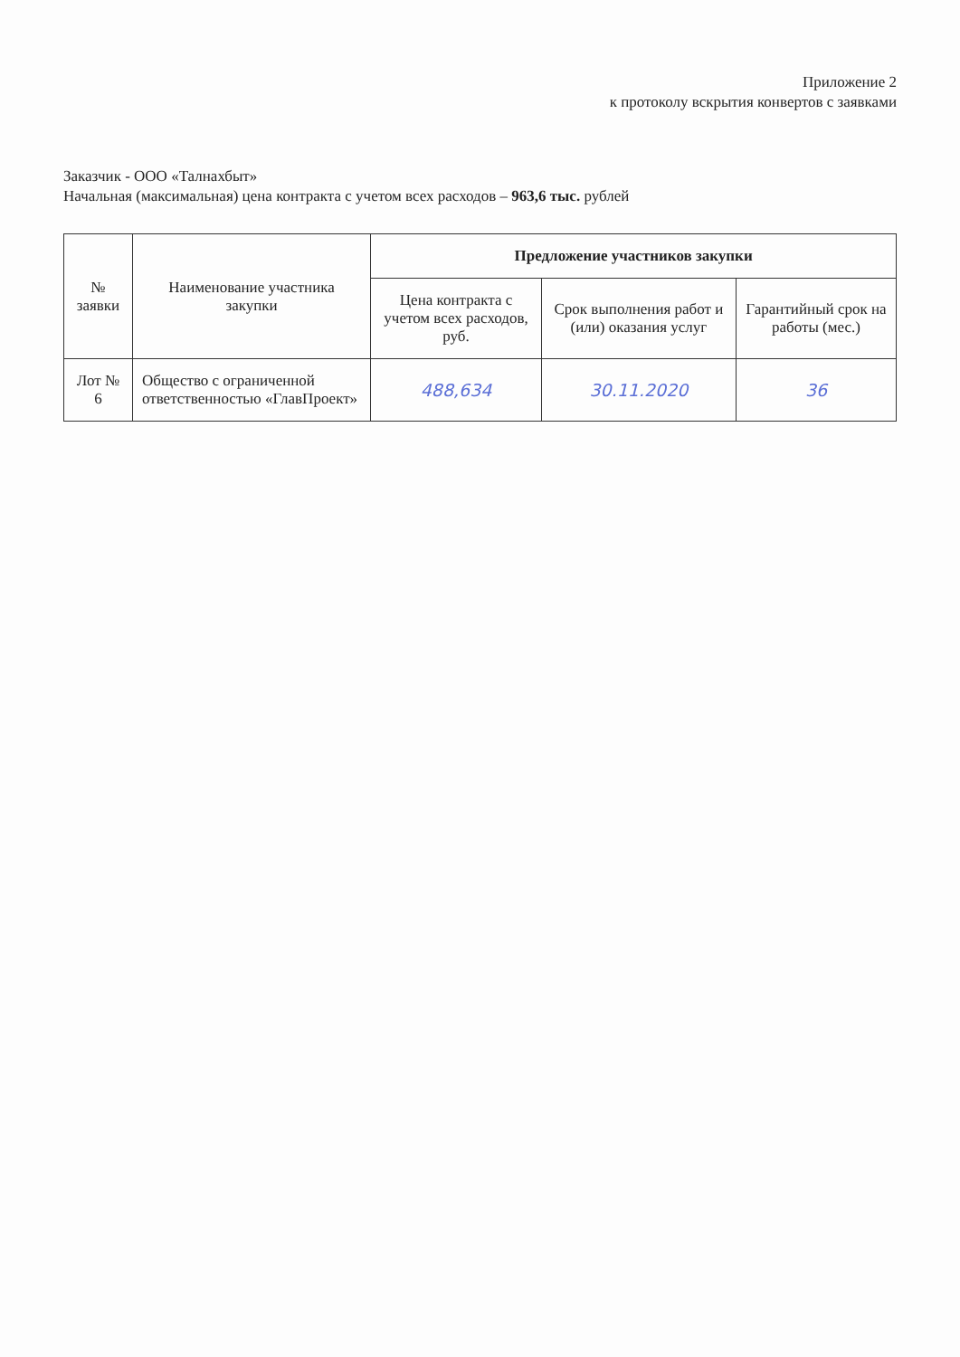Приложение 2
к протоколу вскрытия конвертов с заявками
Заказчик - ООО «Талнахбыт»
Начальная (максимальная) цена контракта с учетом всех расходов – 963,6 тыс. рублей
| № заявки | Наименование участника закупки | Предложение участников закупки | | |
| --- | --- | --- | --- | --- |
| | | Цена контракта с учетом всех расходов, руб. | Срок выполнения работ и (или) оказания услуг | Гарантийный срок на работы (мес.) |
| Лот № 6 | Общество с ограниченной ответственностью «ГлавПроект» | 488,634 | 30.11.2020 | 36 |